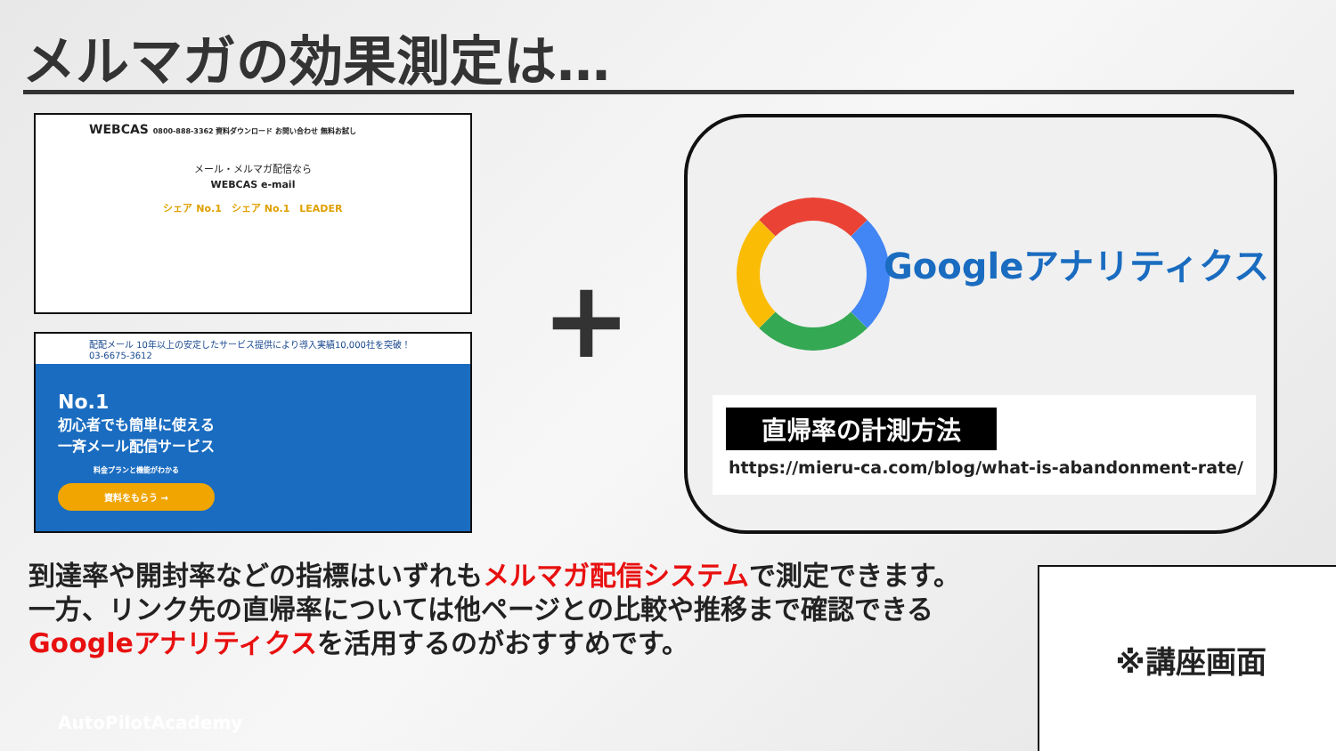メルマガの効果測定は…
WEBCAS 0800-888-3362 資料ダウンロード お問い合わせ 無料お試し
メール・メルマガ配信なら
WEBCAS e-mail
シェア No.1　シェア No.1　LEADER
配配メール 10年以上の安定したサービス提供により導入実績10,000社を突破！ 03-6675-3612
No.1
初心者でも簡単に使える
一斉メール配信サービス
料金プランと機能がわかる
資料をもらう →
+
Googleアナリティクス
直帰率の計測方法
https://mieru-ca.com/blog/what-is-abandonment-rate/
到達率や開封率などの指標はいずれもメルマガ配信システムで測定できます。
一方、リンク先の直帰率については他ページとの比較や推移まで確認できる
Googleアナリティクスを活用するのがおすすめです。
※講座画面
AutoPilotAcademy